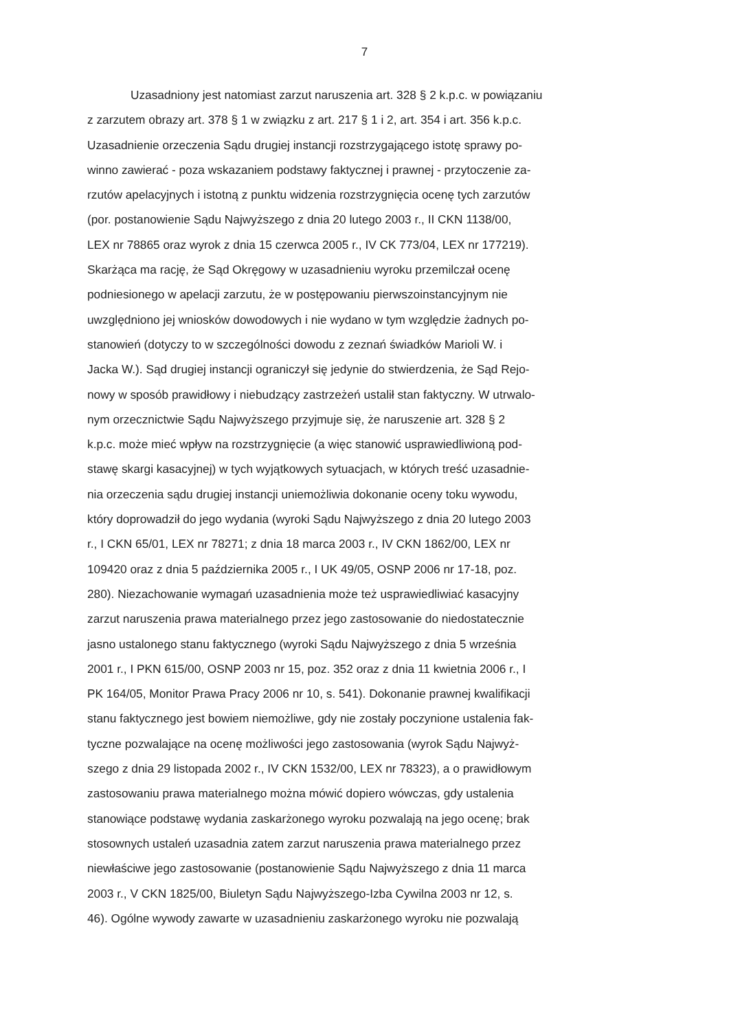7
Uzasadniony jest natomiast zarzut naruszenia art. 328 § 2 k.p.c. w powiązaniu
z zarzutem obrazy art. 378 § 1 w związku z art. 217 § 1 i 2, art. 354 i art. 356 k.p.c.
Uzasadnienie orzeczenia Sądu drugiej instancji rozstrzygającego istotę sprawy po-
winno zawierać - poza wskazaniem podstawy faktycznej i prawnej - przytoczenie za-
rzutów apelacyjnych i istotną z punktu widzenia rozstrzygnięcia ocenę tych zarzutów
(por. postanowienie Sądu Najwyższego z dnia 20 lutego 2003 r., II CKN 1138/00,
LEX nr 78865 oraz wyrok z dnia 15 czerwca 2005 r., IV CK 773/04, LEX nr 177219).
Skarżąca ma rację, że Sąd Okręgowy w uzasadnieniu wyroku przemilczał ocenę
podniesionego w apelacji zarzutu, że w postępowaniu pierwszoinstancyjnym nie
uwzględniono jej wniosków dowodowych i nie wydano w tym względzie żadnych po-
stanowień (dotyczy to w szczególności dowodu z zeznań świadków Marioli W. i
Jacka W.). Sąd drugiej instancji ograniczył się jedynie do stwierdzenia, że Sąd Rejo-
nowy w sposób prawidłowy i niebudzący zastrzeżeń ustalił stan faktyczny. W utrwalo-
nym orzecznictwie Sądu Najwyższego przyjmuje się, że naruszenie art. 328 § 2
k.p.c. może mieć wpływ na rozstrzygnięcie (a więc stanowić usprawiedliwioną pod-
stawę skargi kasacyjnej) w tych wyjątkowych sytuacjach, w których treść uzasadnie-
nia orzeczenia sądu drugiej instancji uniemożliwia dokonanie oceny toku wywodu,
który doprowadził do jego wydania (wyroki Sądu Najwyższego z dnia 20 lutego 2003
r., I CKN 65/01, LEX nr 78271; z dnia 18 marca 2003 r., IV CKN 1862/00, LEX nr
109420 oraz z dnia 5 października 2005 r., I UK 49/05, OSNP 2006 nr 17-18, poz.
280). Niezachowanie wymagań uzasadnienia może też usprawiedliwiać kasacyjny
zarzut naruszenia prawa materialnego przez jego zastosowanie do niedostatecznie
jasno ustalonego stanu faktycznego (wyroki Sądu Najwyższego z dnia 5 września
2001 r., I PKN 615/00, OSNP 2003 nr 15, poz. 352 oraz z dnia 11 kwietnia 2006 r., I
PK 164/05, Monitor Prawa Pracy 2006 nr 10, s. 541). Dokonanie prawnej kwalifikacji
stanu faktycznego jest bowiem niemożliwe, gdy nie zostały poczynione ustalenia fak-
tyczne pozwalające na ocenę możliwości jego zastosowania (wyrok Sądu Najwyż-
szego z dnia 29 listopada 2002 r., IV CKN 1532/00, LEX nr 78323), a o prawidłowym
zastosowaniu prawa materialnego można mówić dopiero wówczas, gdy ustalenia
stanowiące podstawę wydania zaskarżonego wyroku pozwalają na jego ocenę; brak
stosownych ustaleń uzasadnia zatem zarzut naruszenia prawa materialnego przez
niewłaściwe jego zastosowanie (postanowienie Sądu Najwyższego z dnia 11 marca
2003 r., V CKN 1825/00, Biuletyn Sądu Najwyższego-Izba Cywilna 2003 nr 12, s.
46). Ogólne wywody zawarte w uzasadnieniu zaskarżonego wyroku nie pozwalają